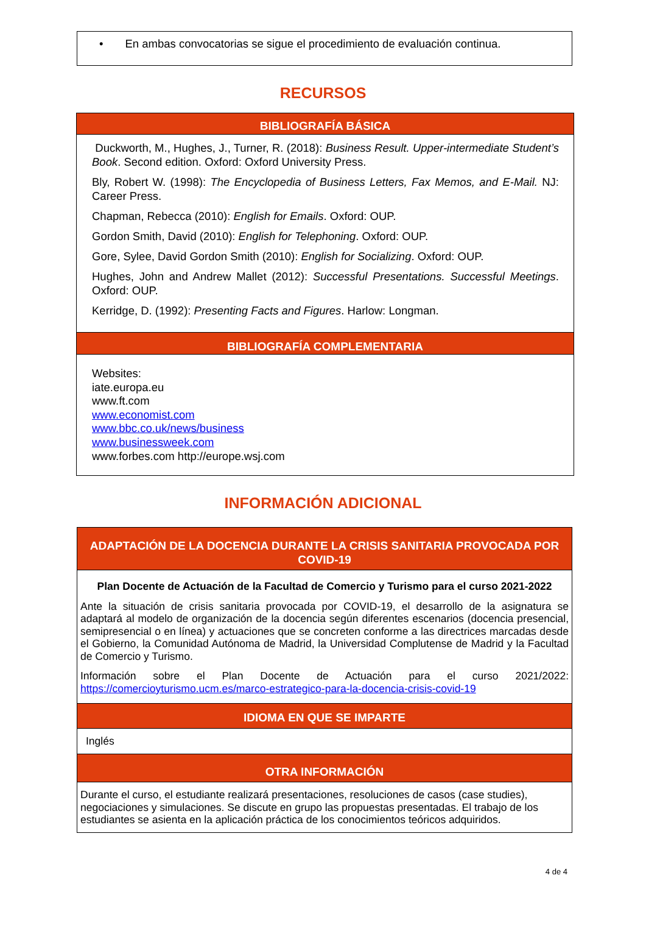• En ambas convocatorias se sigue el procedimiento de evaluación continua.
RECURSOS
BIBLIOGRAFÍA BÁSICA
Duckworth, M., Hughes, J., Turner, R. (2018): Business Result. Upper-intermediate Student’s Book. Second edition. Oxford: Oxford University Press.
Bly, Robert W. (1998): The Encyclopedia of Business Letters, Fax Memos, and E-Mail. NJ: Career Press.
Chapman, Rebecca (2010): English for Emails. Oxford: OUP.
Gordon Smith, David (2010): English for Telephoning. Oxford: OUP.
Gore, Sylee, David Gordon Smith (2010): English for Socializing. Oxford: OUP.
Hughes, John and Andrew Mallet (2012): Successful Presentations. Successful Meetings. Oxford: OUP.
Kerridge, D. (1992): Presenting Facts and Figures. Harlow: Longman.
BIBLIOGRAFÍA COMPLEMENTARIA
Websites:
iate.europa.eu
www.ft.com
www.economist.com
www.bbc.co.uk/news/business
www.businessweek.com
www.forbes.com http://europe.wsj.com
INFORMACIÓN ADICIONAL
ADAPTACIÓN DE LA DOCENCIA DURANTE LA CRISIS SANITARIA PROVOCADA POR COVID-19
Plan Docente de Actuación de la Facultad de Comercio y Turismo para el curso 2021-2022
Ante la situación de crisis sanitaria provocada por COVID-19, el desarrollo de la asignatura se adaptará al modelo de organización de la docencia según diferentes escenarios (docencia presencial, semipresencial o en línea) y actuaciones que se concreten conforme a las directrices marcadas desde el Gobierno, la Comunidad Autónoma de Madrid, la Universidad Complutense de Madrid y la Facultad de Comercio y Turismo.
Información sobre el Plan Docente de Actuación para el curso 2021/2022:
https://comercioyturismo.ucm.es/marco-estrategico-para-la-docencia-crisis-covid-19
IDIOMA EN QUE SE IMPARTE
Inglés
OTRA INFORMACIÓN
Durante el curso, el estudiante realizará presentaciones, resoluciones de casos (case studies), negociaciones y simulaciones. Se discute en grupo las propuestas presentadas. El trabajo de los estudiantes se asienta en la aplicación práctica de los conocimientos teóricos adquiridos.
4 de 4